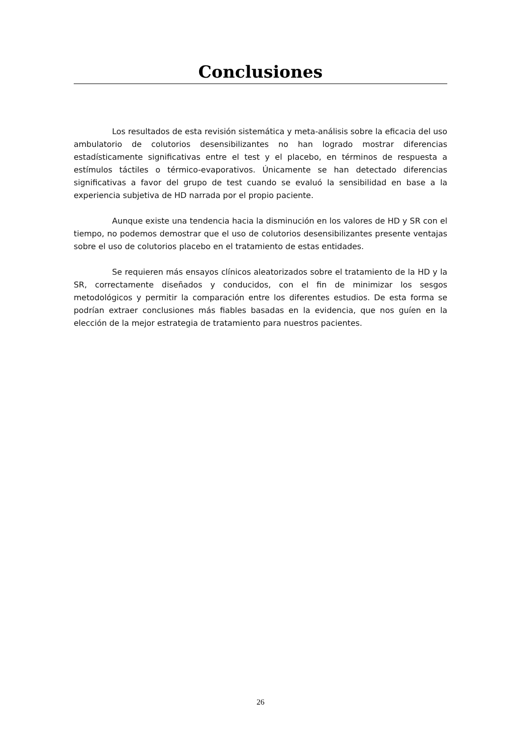Conclusiones
Los resultados de esta revisión sistemática y meta-análisis sobre la eficacia del uso ambulatorio de colutorios desensibilizantes no han logrado mostrar diferencias estadísticamente significativas entre el test y el placebo, en términos de respuesta a estímulos táctiles o térmico-evaporativos. Únicamente se han detectado diferencias significativas a favor del grupo de test cuando se evaluó la sensibilidad en base a la experiencia subjetiva de HD narrada por el propio paciente.
Aunque existe una tendencia hacia la disminución en los valores de HD y SR con el tiempo, no podemos demostrar que el uso de colutorios desensibilizantes presente ventajas sobre el uso de colutorios placebo en el tratamiento de estas entidades.
Se requieren más ensayos clínicos aleatorizados sobre el tratamiento de la HD y la SR, correctamente diseñados y conducidos, con el fin de minimizar los sesgos metodológicos y permitir la comparación entre los diferentes estudios. De esta forma se podrían extraer conclusiones más fiables basadas en la evidencia, que nos guíen en la elección de la mejor estrategia de tratamiento para nuestros pacientes.
26